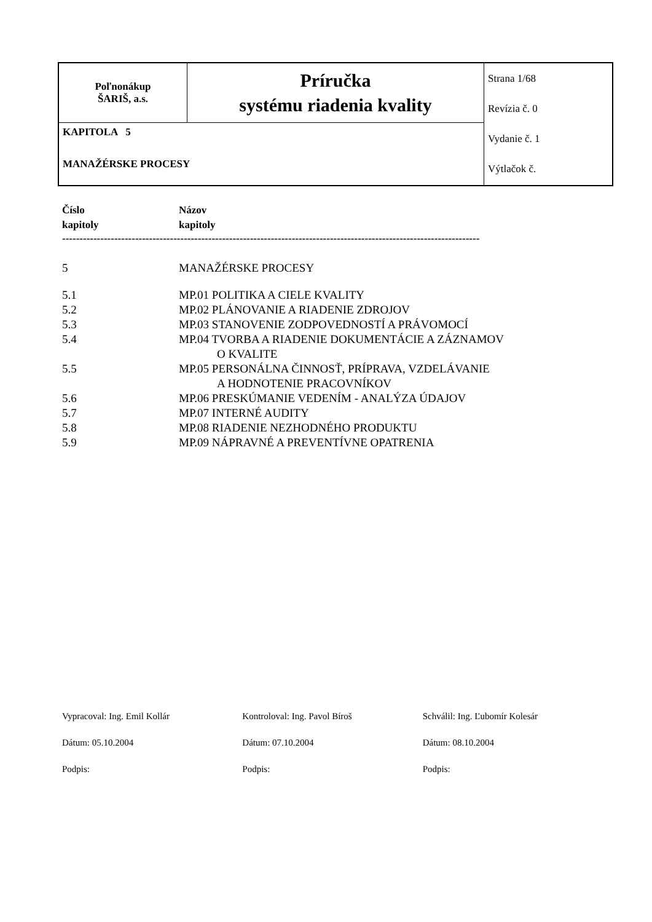| Poľnonákup ŠARIŠ, a.s. | Príručka systému riadenia kvality | Strana 1/68 Revízia č. 0 Vydanie č. 1 Výtlačok č. |
| KAPITOLA 5 MANAŽÉRSKE PROCESY | | |
| Číslo kapitoly | Názov kapitoly |
------------------------------------------------------------------------------------------------------------------------
| 5 | MANAŽÉRSKE PROCESY |
| 5.1 | MP.01 POLITIKA A CIELE KVALITY |
| 5.2 | MP.02 PLÁNOVANIE A RIADENIE ZDROJOV |
| 5.3 | MP.03 STANOVENIE ZODPOVEDNOSTÍ A PRÁVOMOCÍ |
| 5.4 | MP.04 TVORBA A RIADENIE DOKUMENTÁCIE A ZÁZNAMOV O KVALITE |
| 5.5 | MP.05 PERSONÁLNA ČINNOSŤ, PRÍPRAVA, VZDELÁVANIE A HODNOTENIE PRACOVNÍKOV |
| 5.6 | MP.06 PRESKÚMANIE VEDENÍM - ANALÝZA ÚDAJOV |
| 5.7 | MP.07 INTERNÉ AUDITY |
| 5.8 | MP.08 RIADENIE NEZHODNÉHO PRODUKTU |
| 5.9 | MP.09 NÁPRAVNÉ A PREVENTÍVNE OPATRENIA |
| Vypracoval: Ing. Emil Kollár | Kontroloval: Ing. Pavol Bíroš | Schválil: Ing. Ľubomír Kolesár |
| Dátum: 05.10.2004 | Dátum: 07.10.2004 | Dátum: 08.10.2004 |
| Podpis: | Podpis: | Podpis: |